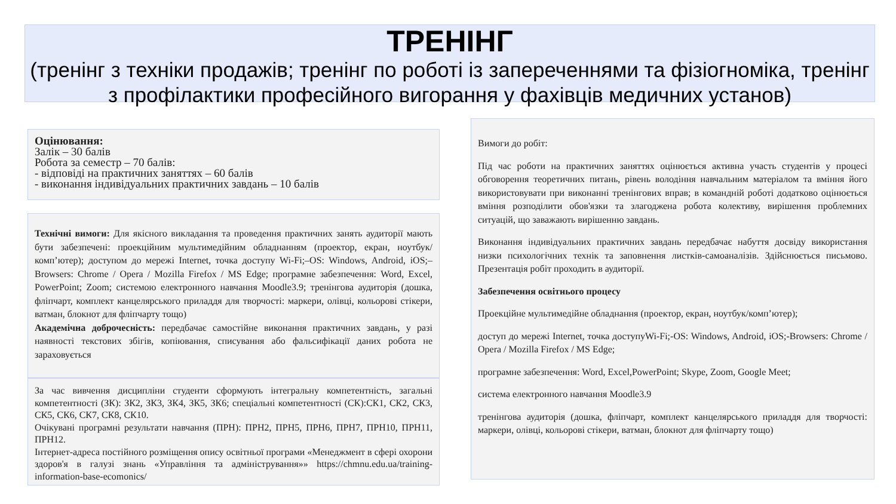ТРЕНІНГ
(тренінг з техніки продажів; тренінг по роботі із запереченнями та фізіогноміка, тренінг з профілактики професійного вигорання у фахівців медичних установ)
Оцінювання:
Залік – 30 балів
Робота за семестр – 70 балів:
- відповіді на практичних заняттях – 60 балів
- виконання індивідуальних практичних завдань – 10 балів
Технічні вимоги: Для якісного викладання та проведення практичних занять аудиторії мають бути забезпечені: проекційним мультимедійним обладнанням (проектор, екран, ноутбук/комп’ютер); доступом до мережі Internet, точка доступу Wi-Fi;‒OS: Windows, Android, iOS;‒Browsers: Chrome / Opera / Mozilla Firefox / MS Edge; програмне забезпечення: Word, Excel, PowerPoint; Zoom; системою електронного навчання Moodle3.9; тренінгова аудиторія (дошка, фліпчарт, комплект канцелярського приладдя для творчості: маркери, олівці, кольорові стікери, ватман, блокнот для фліпчарту тощо)
Академічна доброчесність: передбачає самостійне виконання практичних завдань, у разі наявності текстових збігів, копіювання, списування або фальсифікації даних робота не зараховується
За час вивчення дисципліни студенти сформують інтегральну компетентність, загальні компетентності (ЗК): ЗК2, ЗК3, ЗК4, ЗК5, ЗК6; спеціальні компетентності (СК):СК1, СК2, СК3, СК5, СК6, СК7, СК8, СК10.
Очікувані програмні результати навчання (ПРН): ПРН2, ПРН5, ПРН6, ПРН7, ПРН10, ПРН11, ПРН12.
Інтернет-адреса постійного розміщення опису освітньої програми «Менеджмент в сфері охорони здоров'я в галузі знань «Управління та адміністрування»» https://chmnu.edu.ua/training-information-base-ecomonics/
Вимоги до робіт:
Під час роботи на практичних заняттях оцінюється активна участь студентів у процесі обговорення теоретичних питань, рівень володіння навчальним матеріалом та вміння його використовувати при виконанні тренінгових вправ; в командній роботі додатково оцінюється вміння розподілити обов'язки та злагоджена робота колективу, вирішення проблемних ситуацій, що заважають вирішенню завдань.
Виконання індивідуальних практичних завдань передбачає набуття досвіду використання низки психологічних технік та заповнення листків-самоаналізів. Здійснюється письмово. Презентація робіт проходить в аудиторії.
Забезпечення освітнього процесу
Проекційне мультимедійне обладнання (проектор, екран, ноутбук/комп’ютер);
доступ до мережі Internet, точка доступуWi-Fi;-OS: Windows, Android, iOS;-Browsers: Chrome / Opera / Mozilla Firefox / MS Edge;
програмне забезпечення: Word, Excel,PowerPoint; Skype, Zoom, Google Meet;
система електронного навчання Moodle3.9
тренінгова аудиторія (дошка, фліпчарт, комплект канцелярського приладдя для творчості: маркери, олівці, кольорові стікери, ватман, блокнот для фліпчарту тощо)